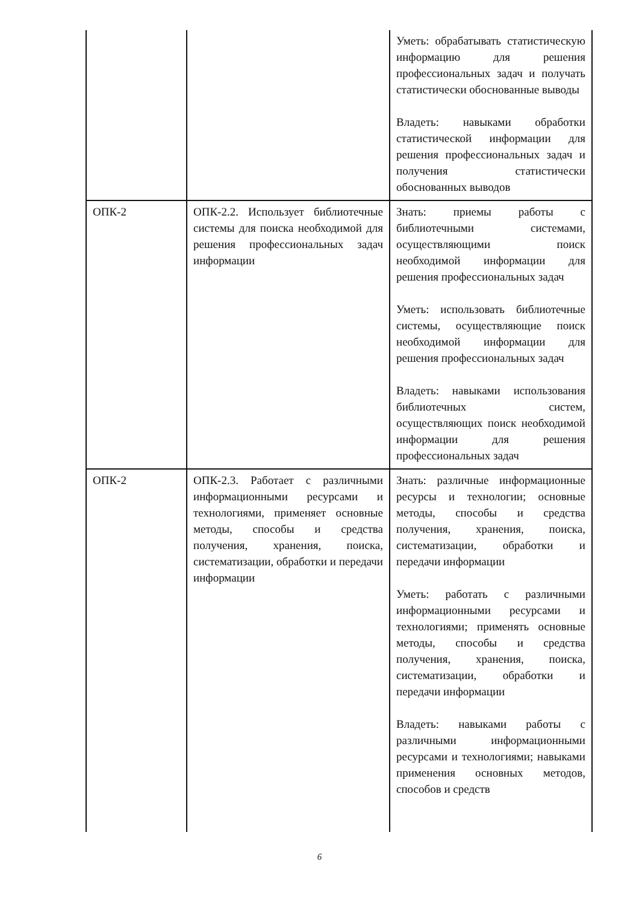| | | Уметь: обрабатывать статистическую информацию для решения профессиональных задач и получать статистически обоснованные выводы Владеть: навыками обработки статистической информации для решения профессиональных задач и получения статистически обоснованных выводов |
| ОПК-2 | ОПК-2.2. Использует библиотечные системы для поиска необходимой для решения профессиональных задач информации | Знать: приемы работы с библиотечными системами, осуществляющими поиск необходимой информации для решения профессиональных задач Уметь: использовать библиотечные системы, осуществляющие поиск необходимой информации для решения профессиональных задач Владеть: навыками использования библиотечных систем, осуществляющих поиск необходимой информации для решения профессиональных задач |
| ОПК-2 | ОПК-2.3. Работает с различными информационными ресурсами и технологиями, применяет основные методы, способы и средства получения, хранения, поиска, систематизации, обработки и передачи информации | Знать: различные информационные ресурсы и технологии; основные методы, способы и средства получения, хранения, поиска, систематизации, обработки и передачи информации Уметь: работать с различными информационными ресурсами и технологиями; применять основные методы, способы и средства получения, хранения, поиска, систематизации, обработки и передачи информации Владеть: навыками работы с различными информационными ресурсами и технологиями; навыками применения основных методов, способов и средств |
6